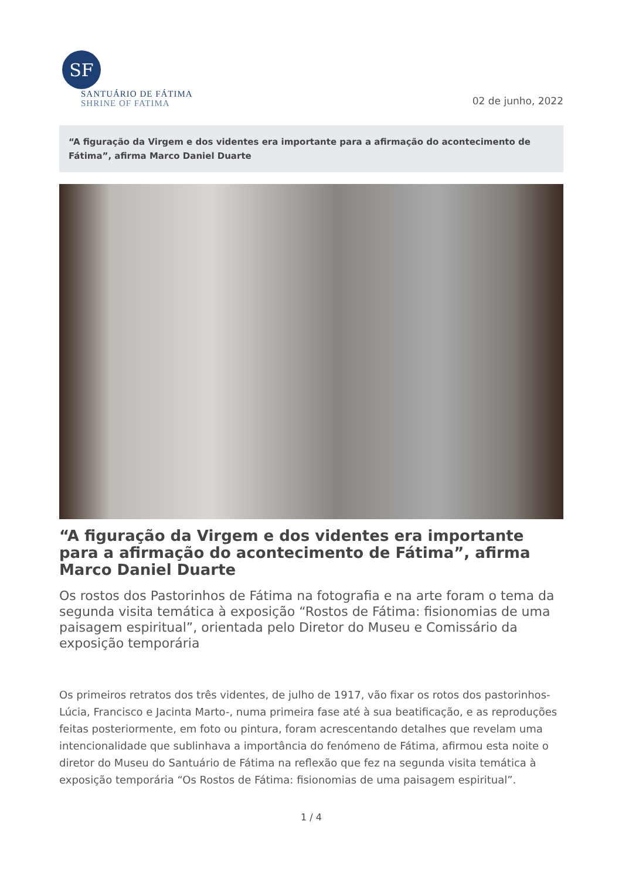SF
SANTUÁRIO DE FÁTIMA
SHRINE OF FATIMA
02 de junho, 2022
“A figuração da Virgem e dos videntes era importante para a afirmação do acontecimento de Fátima”, afirma Marco Daniel Duarte
“A figuração da Virgem e dos videntes era importante para a afirmação do acontecimento de Fátima”, afirma Marco Daniel Duarte
Os rostos dos Pastorinhos de Fátima na fotografia e na arte foram o tema da segunda visita temática à exposição “Rostos de Fátima: fisionomias de uma paisagem espiritual”, orientada pelo Diretor do Museu e Comissário da exposição temporária
Os primeiros retratos dos três videntes, de julho de 1917, vão fixar os rotos dos pastorinhos- Lúcia, Francisco e Jacinta Marto-, numa primeira fase até à sua beatificação, e as reproduções feitas posteriormente, em foto ou pintura, foram acrescentando detalhes que revelam uma intencionalidade que sublinhava a importância do fenómeno de Fátima, afirmou esta noite o diretor do Museu do Santuário de Fátima na reflexão que fez na segunda visita temática à exposição temporária “Os Rostos de Fátima: fisionomias de uma paisagem espiritual”.
1 / 4